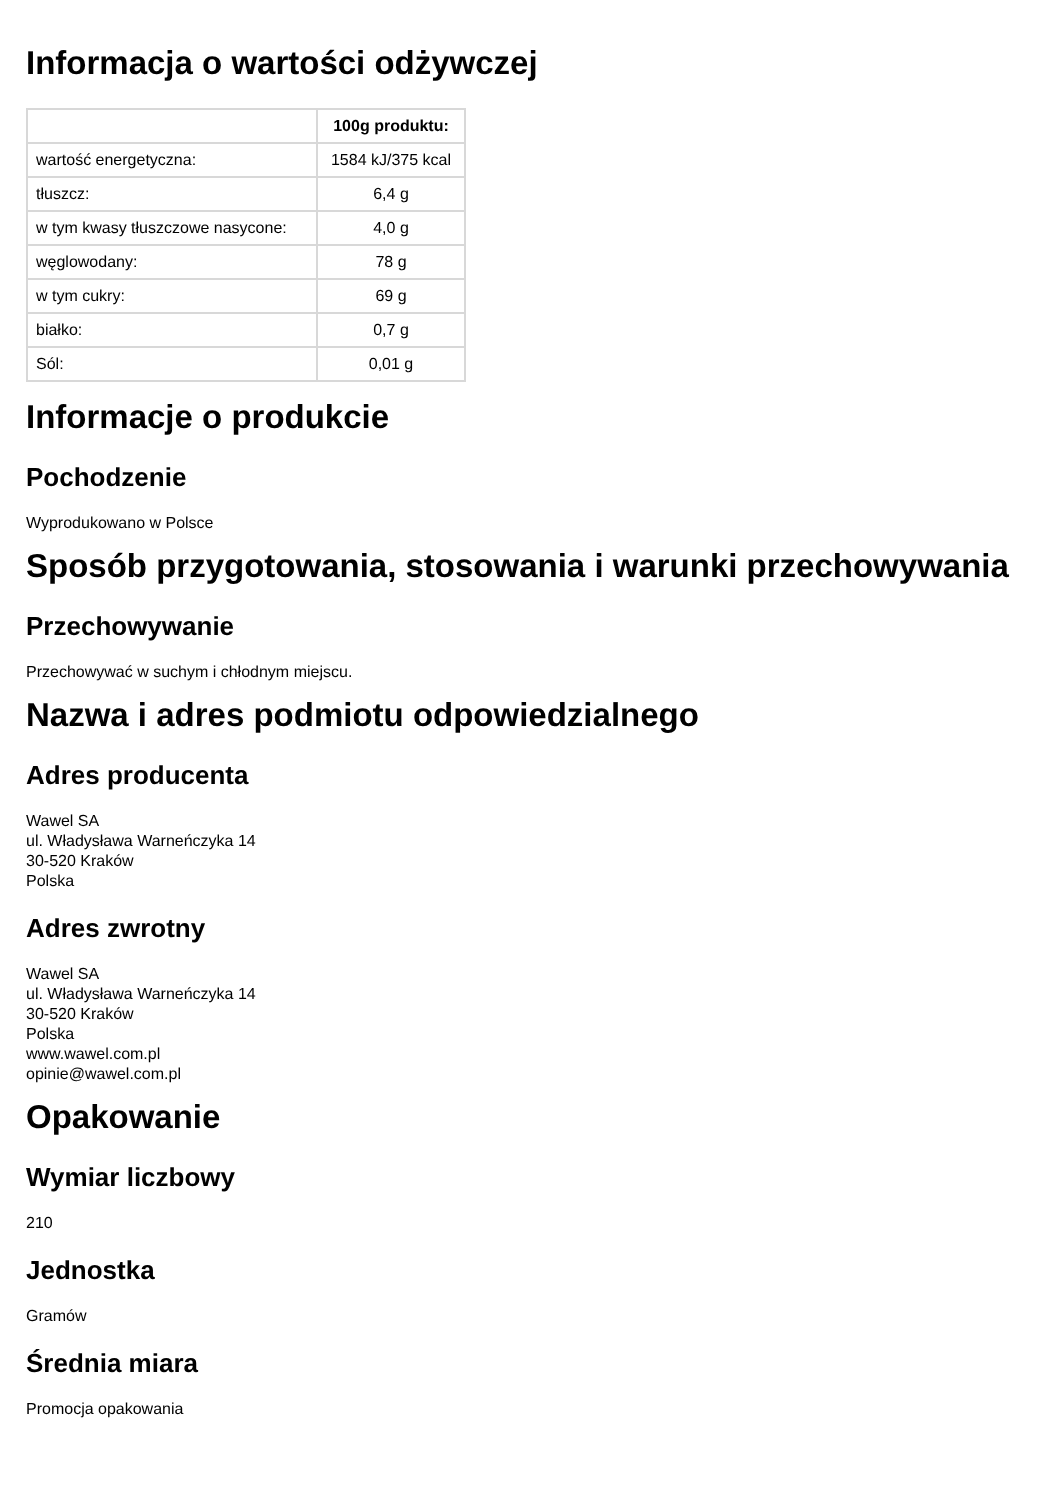Informacja o wartości odżywczej
| | 100g produktu: |
| --- | --- |
| wartość energetyczna: | 1584 kJ/375 kcal |
| tłuszcz: | 6,4 g |
| w tym kwasy tłuszczowe nasycone: | 4,0 g |
| węglowodany: | 78 g |
| w tym cukry: | 69 g |
| białko: | 0,7 g |
| Sól: | 0,01 g |
Informacje o produkcie
Pochodzenie
Wyprodukowano w Polsce
Sposób przygotowania, stosowania i warunki przechowywania
Przechowywanie
Przechowywać w suchym i chłodnym miejscu.
Nazwa i adres podmiotu odpowiedzialnego
Adres producenta
Wawel SA
ul. Władysława Warneńczyka 14
30-520 Kraków
Polska
Adres zwrotny
Wawel SA
ul. Władysława Warneńczyka 14
30-520 Kraków
Polska
www.wawel.com.pl
opinie@wawel.com.pl
Opakowanie
Wymiar liczbowy
210
Jednostka
Gramów
Średnia miara
Promocja opakowania